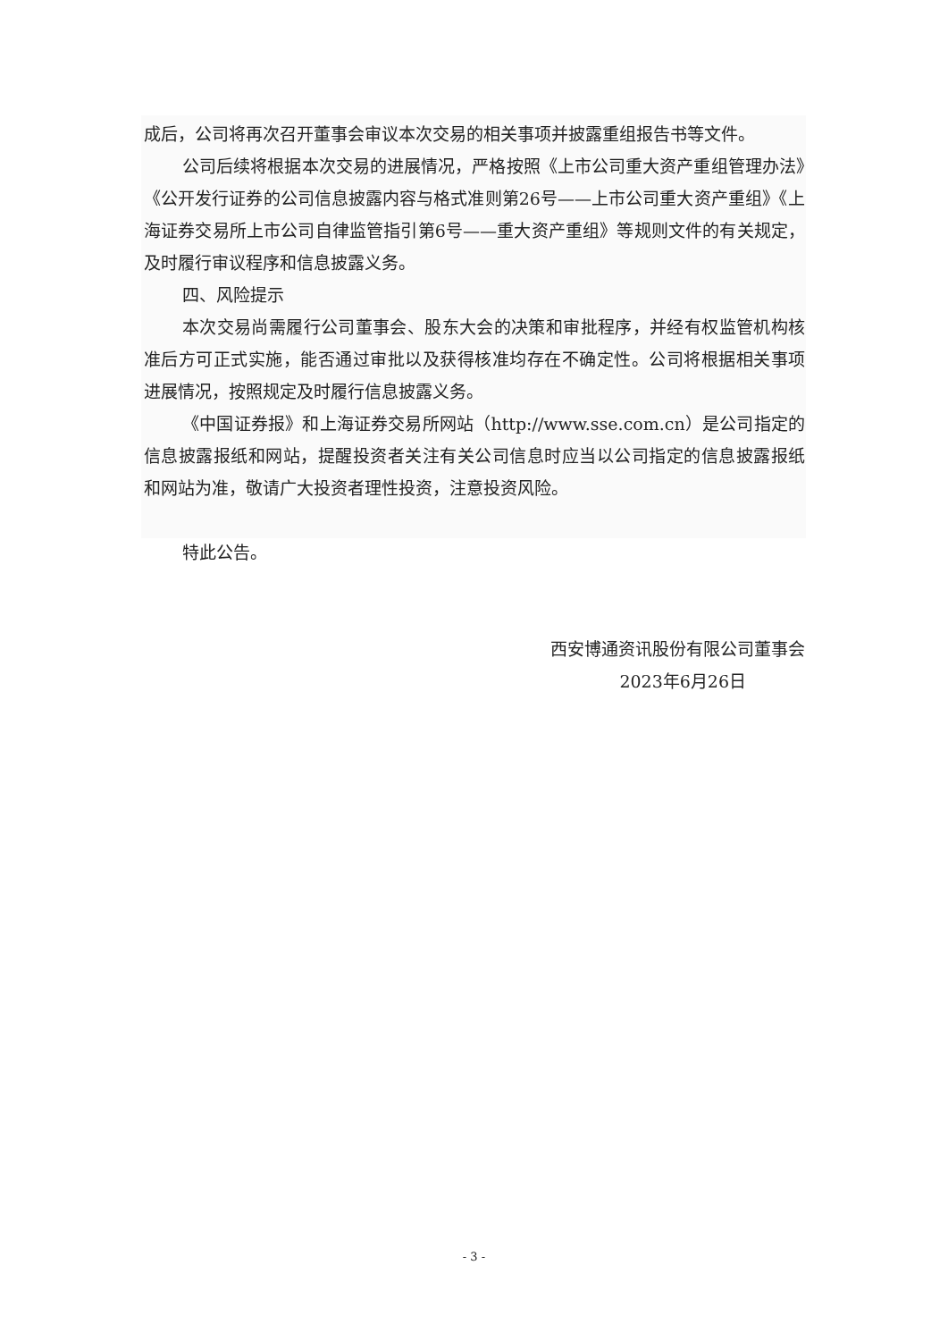成后，公司将再次召开董事会审议本次交易的相关事项并披露重组报告书等文件。
公司后续将根据本次交易的进展情况，严格按照《上市公司重大资产重组管理办法》《公开发行证券的公司信息披露内容与格式准则第26号——上市公司重大资产重组》《上海证券交易所上市公司自律监管指引第6号——重大资产重组》等规则文件的有关规定，及时履行审议程序和信息披露义务。
四、风险提示
本次交易尚需履行公司董事会、股东大会的决策和审批程序，并经有权监管机构核准后方可正式实施，能否通过审批以及获得核准均存在不确定性。公司将根据相关事项进展情况，按照规定及时履行信息披露义务。
《中国证券报》和上海证券交易所网站（http://www.sse.com.cn）是公司指定的信息披露报纸和网站，提醒投资者关注有关公司信息时应当以公司指定的信息披露报纸和网站为准，敬请广大投资者理性投资，注意投资风险。
特此公告。
西安博通资讯股份有限公司董事会
2023年6月26日
- 3 -